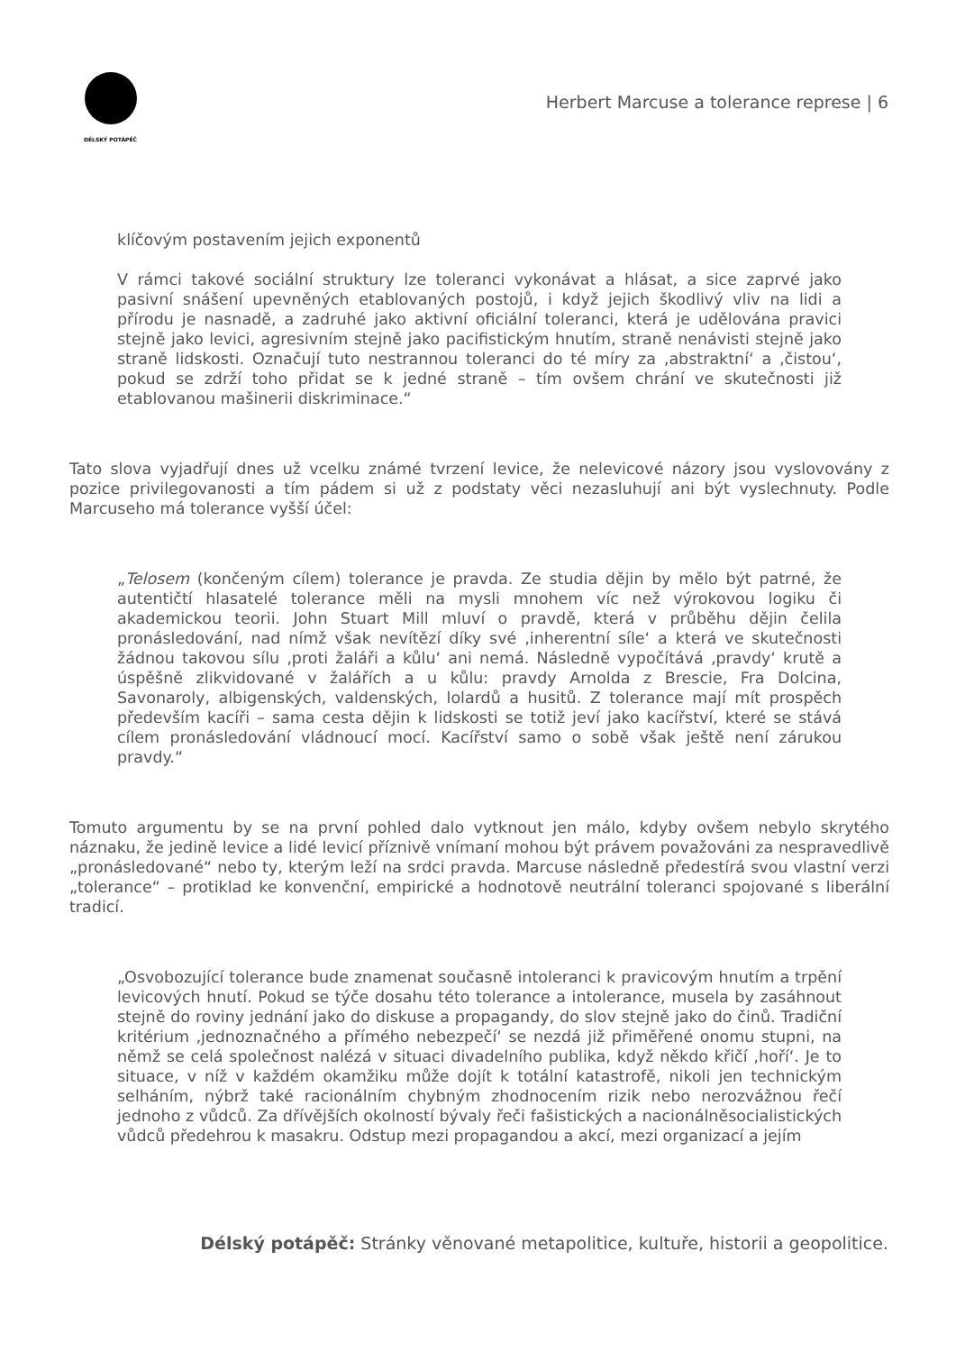DÉLSKÝ POTÁPĚČ
Herbert Marcuse a tolerance represe | 6
klíčovým postavením jejich exponentů
V rámci takové sociální struktury lze toleranci vykonávat a hlásat, a sice zaprvé jako pasivní snášení upevněných etablovaných postojů, i když jejich škodlivý vliv na lidi a přírodu je nasnadě, a zadruhé jako aktivní oficiální toleranci, která je udělována pravici stejně jako levici, agresivním stejně jako pacifistickým hnutím, straně nenávisti stejně jako straně lidskosti. Označují tuto nestrannou toleranci do té míry za ‚abstraktní‘ a ‚čistou‘, pokud se zdrží toho přidat se k jedné straně – tím ovšem chrání ve skutečnosti již etablovanou mašinerii diskriminace.“
Tato slova vyjadřují dnes už vcelku známé tvrzení levice, že nelevicové názory jsou vyslovovány z pozice privilegovanosti a tím pádem si už z podstaty věci nezasluhují ani být vyslechnuty. Podle Marcuseho má tolerance vyšší účel:
„Telosem (končeným cílem) tolerance je pravda. Ze studia dějin by mělo být patrné, že autentičtí hlasatelé tolerance měli na mysli mnohem víc než výrokovou logiku či akademickou teorii. John Stuart Mill mluví o pravdě, která v průběhu dějin čelila pronásledování, nad nímž však nevítězí díky své ‚inherentní síle‘ a která ve skutečnosti žádnou takovou sílu ‚proti žaláři a kůlu‘ ani nemá. Následně vypočítává ‚pravdy‘ krutě a úspěšně zlikvidované v žalářích a u kůlu: pravdy Arnolda z Brescie, Fra Dolcina, Savonaroly, albigenských, valdenských, lolardů a husitů. Z tolerance mají mít prospěch především kacíři – sama cesta dějin k lidskosti se totiž jeví jako kacířství, které se stává cílem pronásledování vládnoucí mocí. Kacířství samo o sobě však ještě není zárukou pravdy.“
Tomuto argumentu by se na první pohled dalo vytknout jen málo, kdyby ovšem nebylo skrytého náznaku, že jedině levice a lidé levicí příznivě vnímaní mohou být právem považováni za nespravedlivě „pronásledované“ nebo ty, kterým leží na srdci pravda. Marcuse následně předestírá svou vlastní verzi „tolerance“ – protiklad ke konvenční, empirické a hodnotově neutrální toleranci spojované s liberální tradicí.
„Osvobozující tolerance bude znamenat současně intoleranci k pravicovým hnutím a trpění levicových hnutí. Pokud se týče dosahu této tolerance a intolerance, musela by zasáhnout stejně do roviny jednání jako do diskuse a propagandy, do slov stejně jako do činů. Tradiční kritérium ‚jednoznačného a přímého nebezpečí‘ se nezdá již přiměřené onomu stupni, na němž se celá společnost nalézá v situaci divadelního publika, když někdo křičí ‚hoří‘. Je to situace, v níž v každém okamžiku může dojít k totální katastrofě, nikoli jen technickým selháním, nýbrž také racionálním chybným zhodnocením rizik nebo nerozvážnou řečí jednoho z vůdců. Za dřívějších okolností bývaly řeči fašistických a nacionálněsocialistických vůdců předehrou k masakru. Odstup mezi propagandou a akcí, mezi organizací a jejím
Délský potápěč: Stránky věnované metapolitice, kultuře, historii a geopolitice.